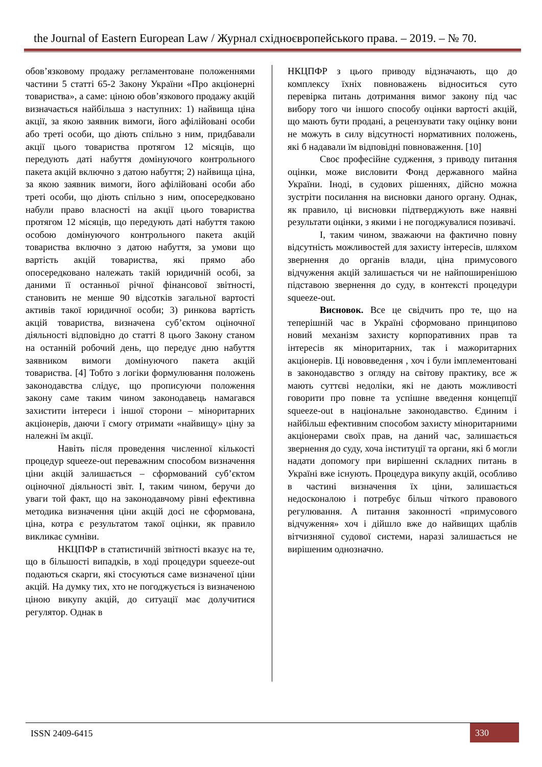the Journal of Eastern European Law / Журнал східноєвропейського права. – 2019. – № 70.
обов’язковому продажу регламентоване положеннями частини 5 статті 65-2 Закону України «Про акціонерні товариства», а саме: ціною обов’язкового продажу акцій визначається найбільша з наступних: 1) найвища ціна акції, за якою заявник вимоги, його афілійовані особи або треті особи, що діють спільно з ним, придбавали акції цього товариства протягом 12 місяців, що передують даті набуття домінуючого контрольного пакета акцій включно з датою набуття; 2) найвища ціна, за якою заявник вимоги, його афілійовані особи або треті особи, що діють спільно з ним, опосередковано набули право власності на акції цього товариства протягом 12 місяців, що передують даті набуття такою особою домінуючого контрольного пакета акцій товариства включно з датою набуття, за умови що вартість акцій товариства, які прямо або опосередковано належать такій юридичній особі, за даними її останньої річної фінансової звітності, становить не менше 90 відсотків загальної вартості активів такої юридичної особи; 3) ринкова вартість акцій товариства, визначена суб’єктом оціночної діяльності відповідно до статті 8 цього Закону станом на останній робочий день, що передує дню набуття заявником вимоги домінуючого пакета акцій товариства. [4] Тобто з логіки формулювання положень законодавства слідує, що прописуючи положення закону саме таким чином законодавець намагався захистити інтереси і іншої сторони – міноритарних акціонерів, даючи ї смогу отримати «найвищу» ціну за належні їм акції.
Навіть після проведення численної кількості процедур squeeze-out переважним способом визначення ціни акцій залишається – сформований суб’єктом оціночної діяльності звіт. І, таким чином, беручи до уваги той факт, що на законодавчому рівні ефективна методика визначення ціни акцій досі не сформована, ціна, котра є результатом такої оцінки, як правило викликає сумніви.
НКЦПФР в статистичній звітності вказує на те, що в більшості випадків, в ході процедури squeeze-out подаються скарги, які стосуються саме визначеної ціни акцій. На думку тих, хто не погоджується із визначеною ціною викупу акцій, до ситуації має долучитися регулятор. Однак в
НКЦПФР з цього приводу відзначають, що до комплексу їхніх повноважень відноситься суто перевірка питань дотримання вимог закону під час вибору того чи іншого способу оцінки вартості акцій, що мають бути продані, а рецензувати таку оцінку вони не можуть в силу відсутності нормативних положень, які б надавали їм відповідні повноваження. [10]
Своє професійне судження, з приводу питання оцінки, може висловити Фонд державного майна України. Іноді, в судових рішеннях, дійсно можна зустріти посилання на висновки даного органу. Однак, як правило, ці висновки підтверджують вже наявні результати оцінки, з якими і не погоджувалися позивачі.
І, таким чином, зважаючи на фактично повну відсутність можливостей для захисту інтересів, шляхом звернення до органів влади, ціна примусового відчуження акцій залишається чи не найпоширенішою підставою звернення до суду, в контексті процедури squeeze-out.
Висновок. Все це свідчить про те, що на теперішній час в Україні сформовано принципово новий механізм захисту корпоративних прав та інтересів як міноритарних, так і мажоритарних акціонерів. Ці нововведення , хоч і були імплементовані в законодавство з огляду на світову практику, все ж мають суттєві недоліки, які не дають можливості говорити про повне та успішне введення концепції squeeze-out в національне законодавство. Єдиним і найбільш ефективним способом захисту міноритарними акціонерами своїх прав, на даний час, залишається звернення до суду, хоча інституції та органи, які б могли надати допомогу при вирішенні складних питань в Україні вже існують. Процедура викупу акцій, особливо в частині визначення їх ціни, залишається недосконалою і потребує більш чіткого правового регулювання. А питання законності «примусового відчуження» хоч і дійшло вже до найвищих щаблів вітчизняної судової системи, наразі залишається не вирішеним однозначно.
ISSN 2409-6415 330